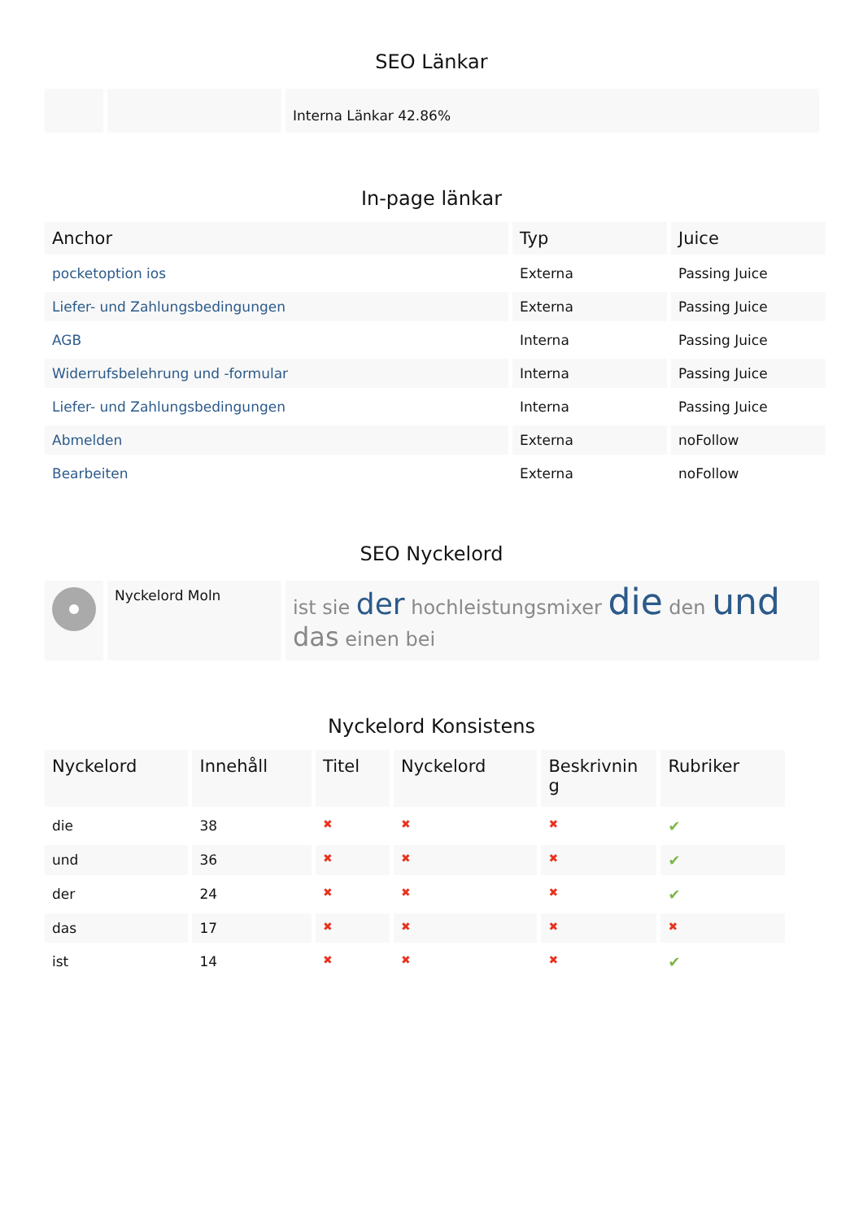SEO Länkar
| | | Interna Länkar 42.86% |
In-page länkar
| Anchor | Typ | Juice |
| --- | --- | --- |
| pocketoption ios | Externa | Passing Juice |
| Liefer- und Zahlungsbedingungen | Externa | Passing Juice |
| AGB | Interna | Passing Juice |
| Widerrufsbelehrung und -formular | Interna | Passing Juice |
| Liefer- und Zahlungsbedingungen | Interna | Passing Juice |
| Abmelden | Externa | noFollow |
| Bearbeiten | Externa | noFollow |
SEO Nyckelord
| | Nyckelord Moln | ist sie der hochleistungsmixer die den und das einen bei |
Nyckelord Konsistens
| Nyckelord | Innehåll | Titel | Nyckelord | Beskrivnin g | Rubriker |
| --- | --- | --- | --- | --- | --- |
| die | 38 | ✖ | ✖ | ✖ | ✔ |
| und | 36 | ✖ | ✖ | ✖ | ✔ |
| der | 24 | ✖ | ✖ | ✖ | ✔ |
| das | 17 | ✖ | ✖ | ✖ | ✖ |
| ist | 14 | ✖ | ✖ | ✖ | ✔ |